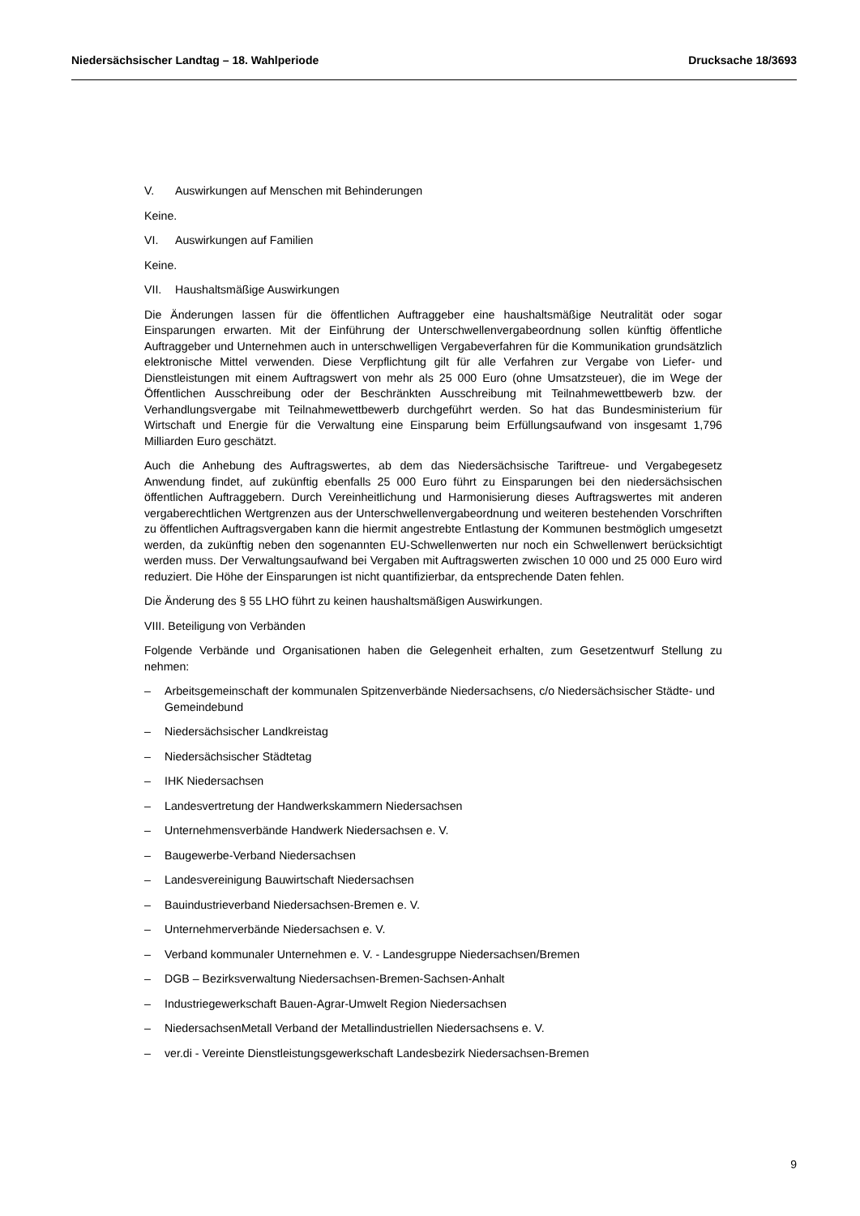Niedersächsischer Landtag – 18. Wahlperiode Drucksache 18/3693
V. Auswirkungen auf Menschen mit Behinderungen
Keine.
VI. Auswirkungen auf Familien
Keine.
VII. Haushaltsmäßige Auswirkungen
Die Änderungen lassen für die öffentlichen Auftraggeber eine haushaltsmäßige Neutralität oder sogar Einsparungen erwarten. Mit der Einführung der Unterschwellenvergabeordnung sollen künftig öffentliche Auftraggeber und Unternehmen auch in unterschwelligen Vergabeverfahren für die Kommunikation grundsätzlich elektronische Mittel verwenden. Diese Verpflichtung gilt für alle Verfahren zur Vergabe von Liefer- und Dienstleistungen mit einem Auftragswert von mehr als 25 000 Euro (ohne Umsatzsteuer), die im Wege der Öffentlichen Ausschreibung oder der Beschränkten Ausschreibung mit Teilnahmewettbewerb bzw. der Verhandlungsvergabe mit Teilnahmewettbewerb durchgeführt werden. So hat das Bundesministerium für Wirtschaft und Energie für die Verwaltung eine Einsparung beim Erfüllungsaufwand von insgesamt 1,796 Milliarden Euro geschätzt.
Auch die Anhebung des Auftragswertes, ab dem das Niedersächsische Tariftreue- und Vergabegesetz Anwendung findet, auf zukünftig ebenfalls 25 000 Euro führt zu Einsparungen bei den niedersächsischen öffentlichen Auftraggebern. Durch Vereinheitlichung und Harmonisierung dieses Auftragswertes mit anderen vergaberechtlichen Wertgrenzen aus der Unterschwellenvergabeordnung und weiteren bestehenden Vorschriften zu öffentlichen Auftragsvergaben kann die hiermit angestrebte Entlastung der Kommunen bestmöglich umgesetzt werden, da zukünftig neben den sogenannten EU-Schwellenwerten nur noch ein Schwellenwert berücksichtigt werden muss. Der Verwaltungsaufwand bei Vergaben mit Auftragswerten zwischen 10 000 und 25 000 Euro wird reduziert. Die Höhe der Einsparungen ist nicht quantifizierbar, da entsprechende Daten fehlen.
Die Änderung des § 55 LHO führt zu keinen haushaltsmäßigen Auswirkungen.
VIII. Beteiligung von Verbänden
Folgende Verbände und Organisationen haben die Gelegenheit erhalten, zum Gesetzentwurf Stellung zu nehmen:
– Arbeitsgemeinschaft der kommunalen Spitzenverbände Niedersachsens, c/o Niedersächsischer Städte- und Gemeindebund
– Niedersächsischer Landkreistag
– Niedersächsischer Städtetag
– IHK Niedersachsen
– Landesvertretung der Handwerkskammern Niedersachsen
– Unternehmensverbände Handwerk Niedersachsen e. V.
– Baugewerbe-Verband Niedersachsen
– Landesvereinigung Bauwirtschaft Niedersachsen
– Bauindustrieverband Niedersachsen-Bremen e. V.
– Unternehmerverbände Niedersachsen e. V.
– Verband kommunaler Unternehmen e. V. - Landesgruppe Niedersachsen/Bremen
– DGB – Bezirksverwaltung Niedersachsen-Bremen-Sachsen-Anhalt
– Industriegewerkschaft Bauen-Agrar-Umwelt Region Niedersachsen
– NiedersachsenMetall Verband der Metallindustriellen Niedersachsens e. V.
– ver.di - Vereinte Dienstleistungsgewerkschaft Landesbezirk Niedersachsen-Bremen
9